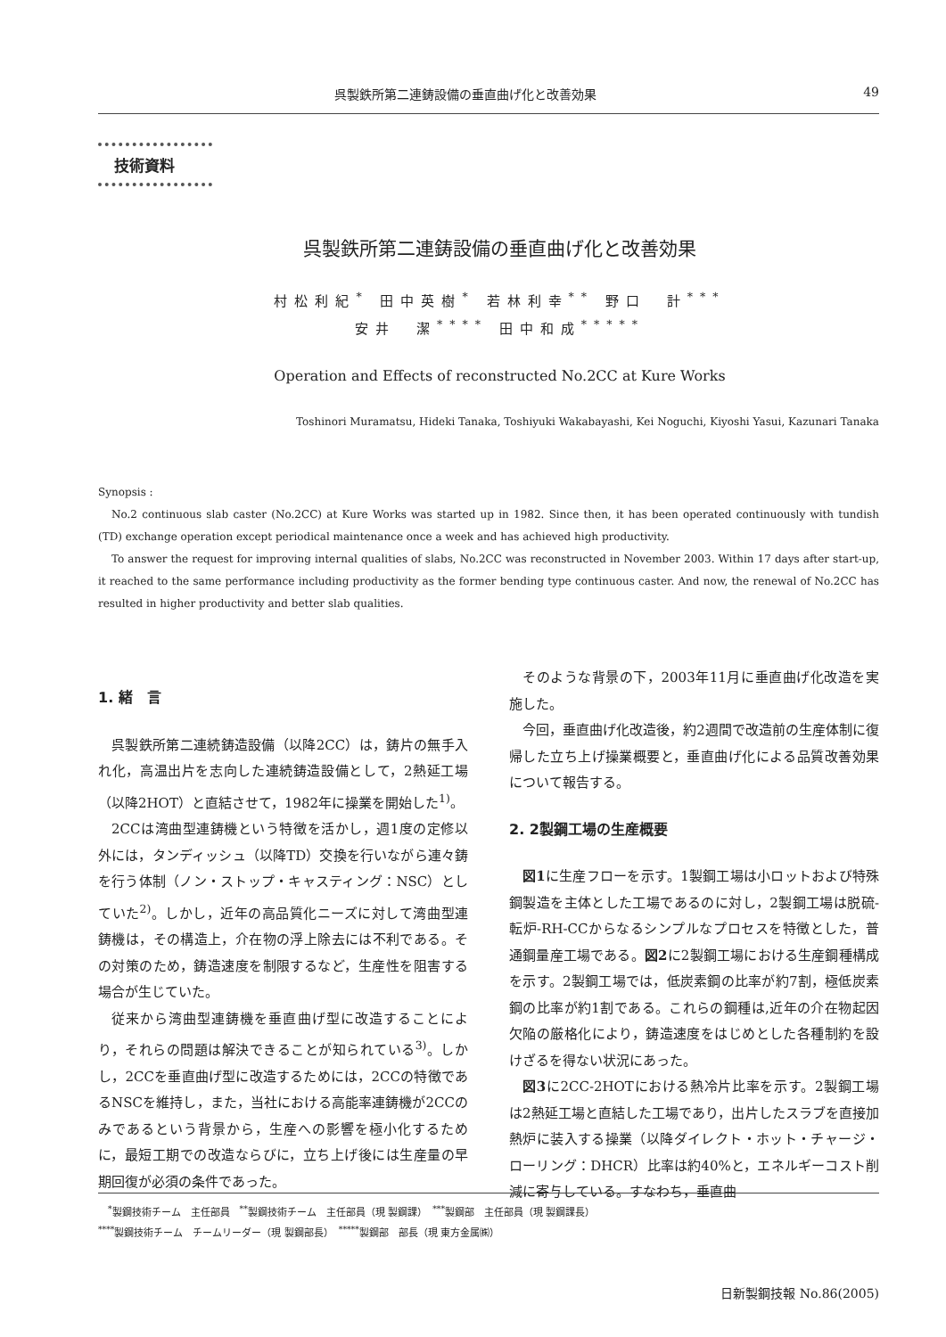呉製鉄所第二連鋳設備の垂直曲げ化と改善効果 49
技術資料
呉製鉄所第二連鋳設備の垂直曲げ化と改善効果
村松利紀<sup>*</sup> 田中英樹<sup>*</sup> 若林利幸<sup>**</sup> 野口　計<sup>***</sup>
安井　潔<sup>****</sup> 田中和成<sup>*****</sup>
Operation and Effects of reconstructed No.2CC at Kure Works
Toshinori Muramatsu, Hideki Tanaka, Toshiyuki Wakabayashi, Kei Noguchi, Kiyoshi Yasui, Kazunari Tanaka
Synopsis :
No.2 continuous slab caster (No.2CC) at Kure Works was started up in 1982. Since then, it has been operated continuously with tundish (TD) exchange operation except periodical maintenance once a week and has achieved high productivity.
To answer the request for improving internal qualities of slabs, No.2CC was reconstructed in November 2003. Within 17 days after start-up, it reached to the same performance including productivity as the former bending type continuous caster. And now, the renewal of No.2CC has resulted in higher productivity and better slab qualities.
1. 緒　言
呉製鉄所第二連続鋳造設備（以降2CC）は，鋳片の無手入れ化，高温出片を志向した連続鋳造設備として，2熱延工場（以降2HOT）と直結させて，1982年に操業を開始した<sup>1)</sup>。
2CCは湾曲型連鋳機という特徴を活かし，週1度の定修以外には，タンディッシュ（以降TD）交換を行いながら連々鋳を行う体制（ノン・ストップ・キャスティング：NSC）としていた<sup>2)</sup>。しかし，近年の高品質化ニーズに対して湾曲型連鋳機は，その構造上，介在物の浮上除去には不利である。その対策のため，鋳造速度を制限するなど，生産性を阻害する場合が生じていた。
従来から湾曲型連鋳機を垂直曲げ型に改造することにより，それらの問題は解決できることが知られている<sup>3)</sup>。しかし，2CCを垂直曲げ型に改造するためには，2CCの特徴であるNSCを維持し，また，当社における高能率連鋳機が2CCのみであるという背景から，生産への影響を極小化するために，最短工期での改造ならびに，立ち上げ後には生産量の早期回復が必須の条件であった。
そのような背景の下，2003年11月に垂直曲げ化改造を実施した。
今回，垂直曲げ化改造後，約2週間で改造前の生産体制に復帰した立ち上げ操業概要と，垂直曲げ化による品質改善効果について報告する。
2. 2製鋼工場の生産概要
図1に生産フローを示す。1製鋼工場は小ロットおよび特殊鋼製造を主体とした工場であるのに対し，2製鋼工場は脱硫-転炉-RH-CCからなるシンプルなプロセスを特徴とした，普通鋼量産工場である。図2に2製鋼工場における生産鋼種構成を示す。2製鋼工場では，低炭素鋼の比率が約7割，極低炭素鋼の比率が約1割である。これらの鋼種は,近年の介在物起因欠陥の厳格化により，鋳造速度をはじめとした各種制約を設けざるを得ない状況にあった。
図3に2CC-2HOTにおける熱冷片比率を示す。2製鋼工場は2熱延工場と直結した工場であり，出片したスラブを直接加熱炉に装入する操業（以降ダイレクト・ホット・チャージ・ローリング：DHCR）比率は約40%と，エネルギーコスト削減に寄与している。すなわち，垂直曲
　<sup>*</sup> 製鋼技術チーム　主任部員　<sup>**</sup>製鋼技術チーム　主任部員（現 製鋼課）　<sup>***</sup>製鋼部　主任部員（現 製鋼課長）
<sup>****</sup>製鋼技術チーム　チームリーダー（現 製鋼部長）　<sup>*****</sup>製鋼部　部長（現 東方金属㈱）
日新製鋼技報 No.86(2005)